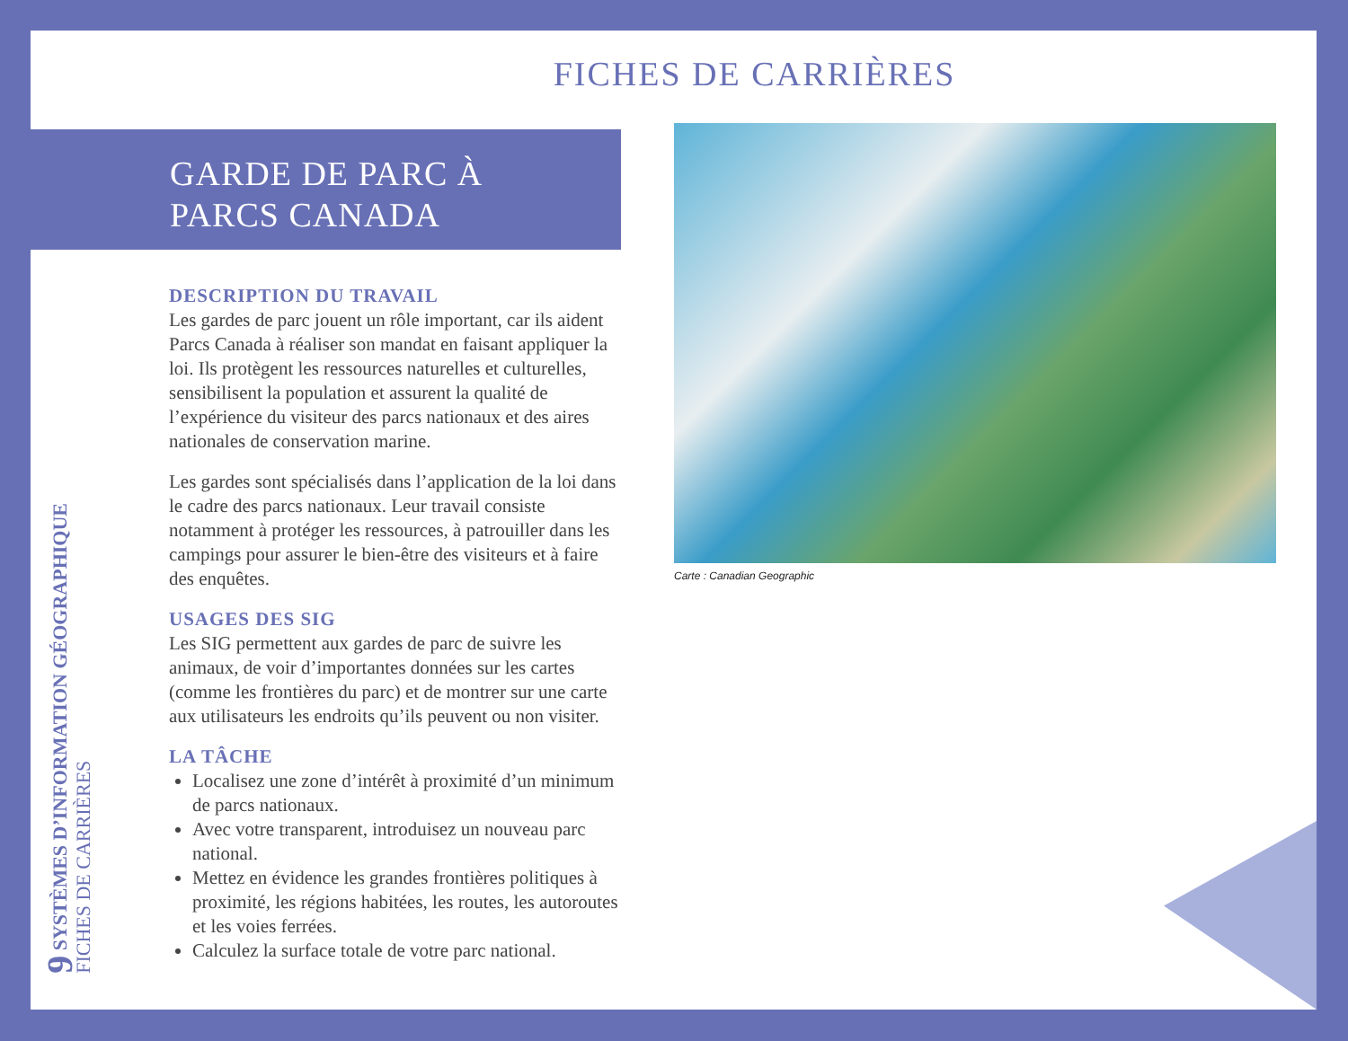FICHES DE CARRIÈRES
GARDE DE PARC À
PARCS CANADA
DESCRIPTION DU TRAVAIL
Les gardes de parc jouent un rôle important, car ils aident Parcs Canada à réaliser son mandat en faisant appliquer la loi. Ils protègent les ressources naturelles et culturelles, sensibilisent la population et assurent la qualité de l’expérience du visiteur des parcs nationaux et des aires nationales de conservation marine.
Les gardes sont spécialisés dans l’application de la loi dans le cadre des parcs nationaux. Leur travail consiste notamment à protéger les ressources, à patrouiller dans les campings pour assurer le bien-être des visiteurs et à faire des enquêtes.
USAGES DES SIG
Les SIG permettent aux gardes de parc de suivre les animaux, de voir d’importantes données sur les cartes (comme les frontières du parc) et de montrer sur une carte aux utilisateurs les endroits qu’ils peuvent ou non visiter.
LA TÂCHE
Localisez une zone d’intérêt à proximité d’un minimum de parcs nationaux.
Avec votre transparent, introduisez un nouveau parc national.
Mettez en évidence les grandes frontières politiques à proximité, les régions habitées, les routes, les autoroutes et les voies ferrées.
Calculez la surface totale de votre parc national.
Carte : Canadian Geographic
9 SYSTÈMES D’INFORMATION GÉOGRAPHIQUE
FICHES DE CARRIÈRES